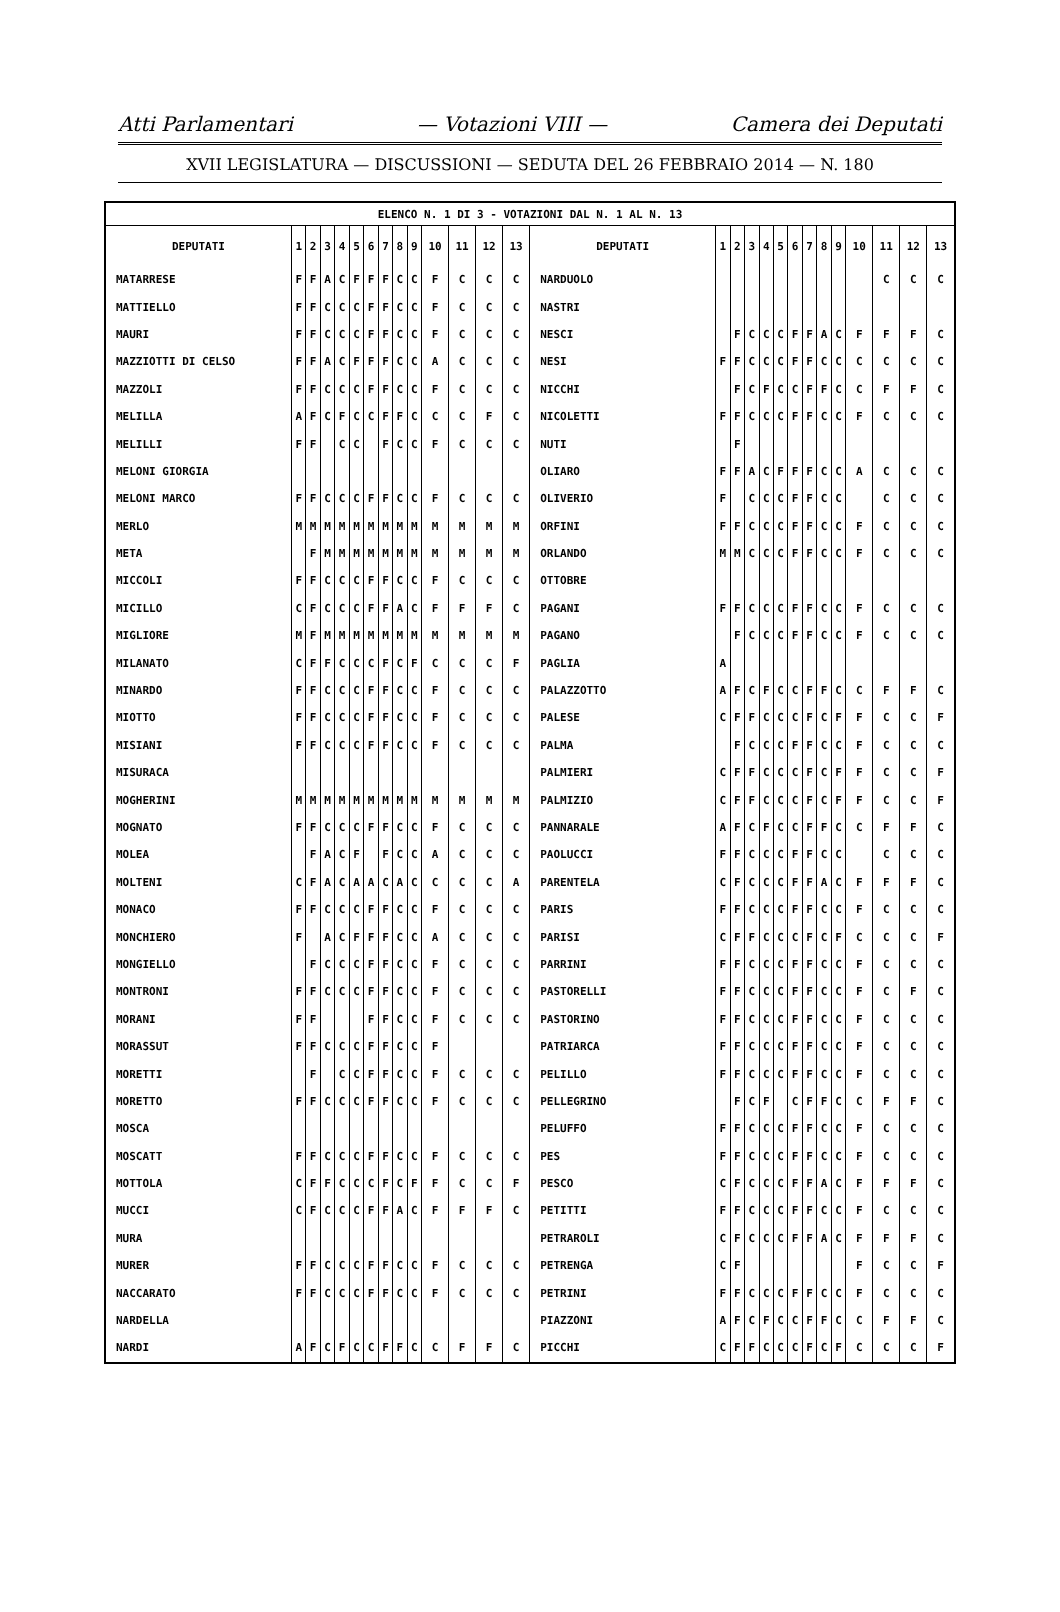Atti Parlamentari — Votazioni VIII — Camera dei Deputati
XVII LEGISLATURA — DISCUSSIONI — SEDUTA DEL 26 FEBBRAIO 2014 — N. 180
| ELENCO N. 1 DI 3 - VOTAZIONI DAL N. 1 AL N. 13 | | | | | | | | | | | | | | | | | | | | | | | | | | | |
| DEPUTATI | 1 | 2 | 3 | 4 | 5 | 6 | 7 | 8 | 9 | 10 | 11 | 12 | 13 | DEPUTATI | 1 | 2 | 3 | 4 | 5 | 6 | 7 | 8 | 9 | 10 | 11 | 12 | 13 |
| MATARRESE | F | F | A | C | F | F | F | C | C | F | C | C | C | NARDUOLO | | | | | | | | | | | C | C | C |
| MATTIELLO | F | F | C | C | C | F | F | C | C | F | C | C | C | NASTRI | | | | | | | | | | | | | |
| MAURI | F | F | C | C | C | F | F | C | C | F | C | C | C | NESCI | | F | C | C | C | F | F | A | C | F | F | F | C |
| MAZZIOTTI DI CELSO | F | F | A | C | F | F | F | C | C | A | C | C | C | NESI | F | F | C | C | C | F | F | C | C | C | C | C | C |
| MAZZOLI | F | F | C | C | C | F | F | C | C | F | C | C | C | NICCHI | | F | C | F | C | C | F | F | C | C | F | F | C |
| MELILLA | A | F | C | F | C | C | F | F | C | C | C | F | C | NICOLETTI | F | F | C | C | C | F | F | C | C | F | C | C | C |
| MELILLI | F | F | | C | C | | F | C | C | F | C | C | C | NUTI | | F | | | | | | | | | | | |
| MELONI GIORGIA | | | | | | | | | | | | | | OLIARO | F | F | A | C | F | F | F | C | C | A | C | C | C |
| MELONI MARCO | F | F | C | C | C | F | F | C | C | F | C | C | C | OLIVERIO | F | | C | C | C | F | F | C | C | | C | C | C |
| MERLO | M | M | M | M | M | M | M | M | M | M | M | M | M | ORFINI | F | F | C | C | C | F | F | C | C | F | C | C | C |
| META | | F | M | M | M | M | M | M | M | M | M | M | M | ORLANDO | M | M | C | C | C | F | F | C | C | F | C | C | C |
| MICCOLI | F | F | C | C | C | F | F | C | C | F | C | C | C | OTTOBRE | | | | | | | | | | | | | |
| MICILLO | C | F | C | C | C | F | F | A | C | F | F | F | C | PAGANI | F | F | C | C | C | F | F | C | C | F | C | C | C |
| MIGLIORE | M | F | M | M | M | M | M | M | M | M | M | M | M | PAGANO | | F | C | C | C | F | F | C | C | F | C | C | C |
| MILANATO | C | F | F | C | C | C | F | C | F | C | C | C | F | PAGLIA | A | | | | | | | | | | | | |
| MINARDO | F | F | C | C | C | F | F | C | C | F | C | C | C | PALAZZOTTO | A | F | C | F | C | C | F | F | C | C | F | F | C |
| MIOTTO | F | F | C | C | C | F | F | C | C | F | C | C | C | PALESE | C | F | F | C | C | C | F | C | F | F | C | C | F |
| MISIANI | F | F | C | C | C | F | F | C | C | F | C | C | C | PALMA | | F | C | C | C | F | F | C | C | F | C | C | C |
| MISURACA | | | | | | | | | | | | | | PALMIERI | C | F | F | C | C | C | F | C | F | F | C | C | F |
| MOGHERINI | M | M | M | M | M | M | M | M | M | M | M | M | M | PALMIZIO | C | F | F | C | C | C | F | C | F | F | C | C | F |
| MOGNATO | F | F | C | C | C | F | F | C | C | F | C | C | C | PANNARALE | A | F | C | F | C | C | F | F | C | C | F | F | C |
| MOLEA | | F | A | C | F | | F | C | C | A | C | C | C | PAOLUCCI | F | F | C | C | C | F | F | C | C | | C | C | C |
| MOLTENI | C | F | A | C | A | A | C | A | C | C | C | C | A | PARENTELA | C | F | C | C | C | F | F | A | C | F | F | F | C |
| MONACO | F | F | C | C | C | F | F | C | C | F | C | C | C | PARIS | F | F | C | C | C | F | F | C | C | F | C | C | C |
| MONCHIERO | F | | A | C | F | F | F | C | C | A | C | C | C | PARISI | C | F | F | C | C | C | F | C | F | C | C | C | F |
| MONGIELLO | | F | C | C | C | F | F | C | C | F | C | C | C | PARRINI | F | F | C | C | C | F | F | C | C | F | C | C | C |
| MONTRONI | F | F | C | C | C | F | F | C | C | F | C | C | C | PASTORELLI | F | F | C | C | C | F | F | C | C | F | C | F | C |
| MORANI | F | F | | | | F | F | C | C | F | C | C | C | PASTORINO | F | F | C | C | C | F | F | C | C | F | C | C | C |
| MORASSUT | F | F | C | C | C | F | F | C | C | F | | | | PATRIARCA | F | F | C | C | C | F | F | C | C | F | C | C | C |
| MORETTI | | F | | C | C | F | F | C | C | F | C | C | C | PELILLO | F | F | C | C | C | F | F | C | C | F | C | C | C |
| MORETTO | F | F | C | C | C | F | F | C | C | F | C | C | C | PELLEGRINO | | F | C | F | | C | F | F | C | C | F | F | C |
| MOSCA | | | | | | | | | | | | | | PELUFFO | F | F | C | C | C | F | F | C | C | F | C | C | C |
| MOSCATT | F | F | C | C | C | F | F | C | C | F | C | C | C | PES | F | F | C | C | C | F | F | C | C | F | C | C | C |
| MOTTOLA | C | F | F | C | C | C | F | C | F | F | C | C | F | PESCO | C | F | C | C | C | F | F | A | C | F | F | F | C |
| MUCCI | C | F | C | C | C | F | F | A | C | F | F | F | C | PETITTI | F | F | C | C | C | F | F | C | C | F | C | C | C |
| MURA | | | | | | | | | | | | | | PETRAROLI | C | F | C | C | C | F | F | A | C | F | F | F | C |
| MURER | F | F | C | C | C | F | F | C | C | F | C | C | C | PETRENGA | C | F | | | | | | | | F | C | C | F |
| NACCARATO | F | F | C | C | C | F | F | C | C | F | C | C | C | PETRINI | F | F | C | C | C | F | F | C | C | F | C | C | C |
| NARDELLA | | | | | | | | | | | | | | PIAZZONI | A | F | C | F | C | C | F | F | C | C | F | F | C |
| NARDI | A | F | C | F | C | C | F | F | C | C | F | F | C | PICCHI | C | F | F | C | C | C | F | C | F | C | C | C | F |